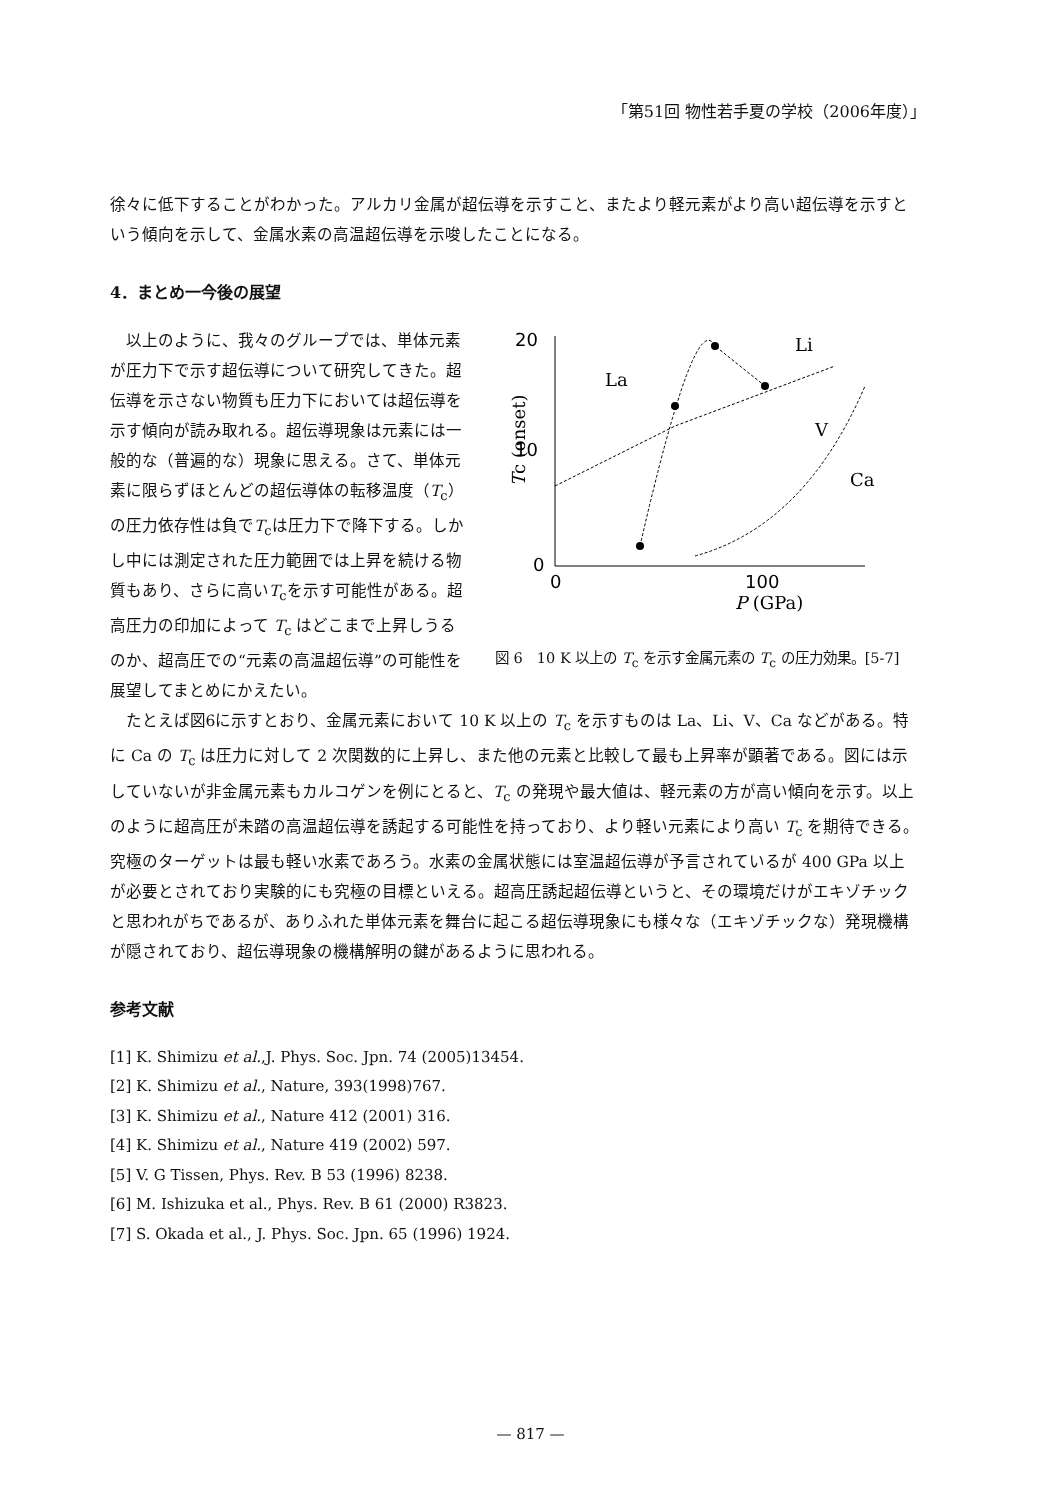「第51回 物性若手夏の学校（2006年度）」
徐々に低下することがわかった。アルカリ金属が超伝導を示すこと、またより軽元素がより高い超伝導を示すという傾向を示して、金属水素の高温超伝導を示唆したことになる。
4．まとめ一今後の展望
以上のように、我々のグループでは、単体元素が圧力下で示す超伝導について研究してきた。超伝導を示さない物質も圧力下においては超伝導を示す傾向が読み取れる。超伝導現象は元素には一般的な（普遍的な）現象に思える。さて、単体元素に限らずほとんどの超伝導体の転移温度（T<sub>c</sub>）の圧力依存性は負でT<sub>c</sub>は圧力下で降下する。しかし中には測定された圧力範囲では上昇を続ける物質もあり、さらに高いT<sub>c</sub>を示す可能性がある。超高圧力の印加によって T<sub>c</sub> はどこまで上昇しうるのか、超高圧での“元素の高温超伝導”の可能性を展望してまとめにかえたい。
20
10
0
0
100
P (GPa)
Tc (onset)
La
Li
V
Ca
図 6　10 K 以上の T<sub>c</sub> を示す金属元素の T<sub>c</sub> の圧力効果。[5-7]
たとえば図6に示すとおり、金属元素において 10 K 以上の T<sub>c</sub> を示すものは La、Li、V、Ca などがある。特に Ca の T<sub>c</sub> は圧力に対して 2 次関数的に上昇し、また他の元素と比較して最も上昇率が顕著である。図には示していないが非金属元素もカルコゲンを例にとると、T<sub>c</sub> の発現や最大値は、軽元素の方が高い傾向を示す。以上のように超高圧が未踏の高温超伝導を誘起する可能性を持っており、より軽い元素により高い T<sub>c</sub> を期待できる。究極のターゲットは最も軽い水素であろう。水素の金属状態には室温超伝導が予言されているが 400 GPa 以上が必要とされており実験的にも究極の目標といえる。超高圧誘起超伝導というと、その環境だけがエキゾチックと思われがちであるが、ありふれた単体元素を舞台に起こる超伝導現象にも様々な（エキゾチックな）発現機構が隠されており、超伝導現象の機構解明の鍵があるように思われる。
参考文献
[1] K. Shimizu et al.,J. Phys. Soc. Jpn. 74 (2005)13454.
[2] K. Shimizu et al., Nature, 393(1998)767.
[3] K. Shimizu et al., Nature 412 (2001) 316.
[4] K. Shimizu et al., Nature 419 (2002) 597.
[5] V. G Tissen, Phys. Rev. B 53 (1996) 8238.
[6] M. Ishizuka et al., Phys. Rev. B 61 (2000) R3823.
[7] S. Okada et al., J. Phys. Soc. Jpn. 65 (1996) 1924.
— 817 —